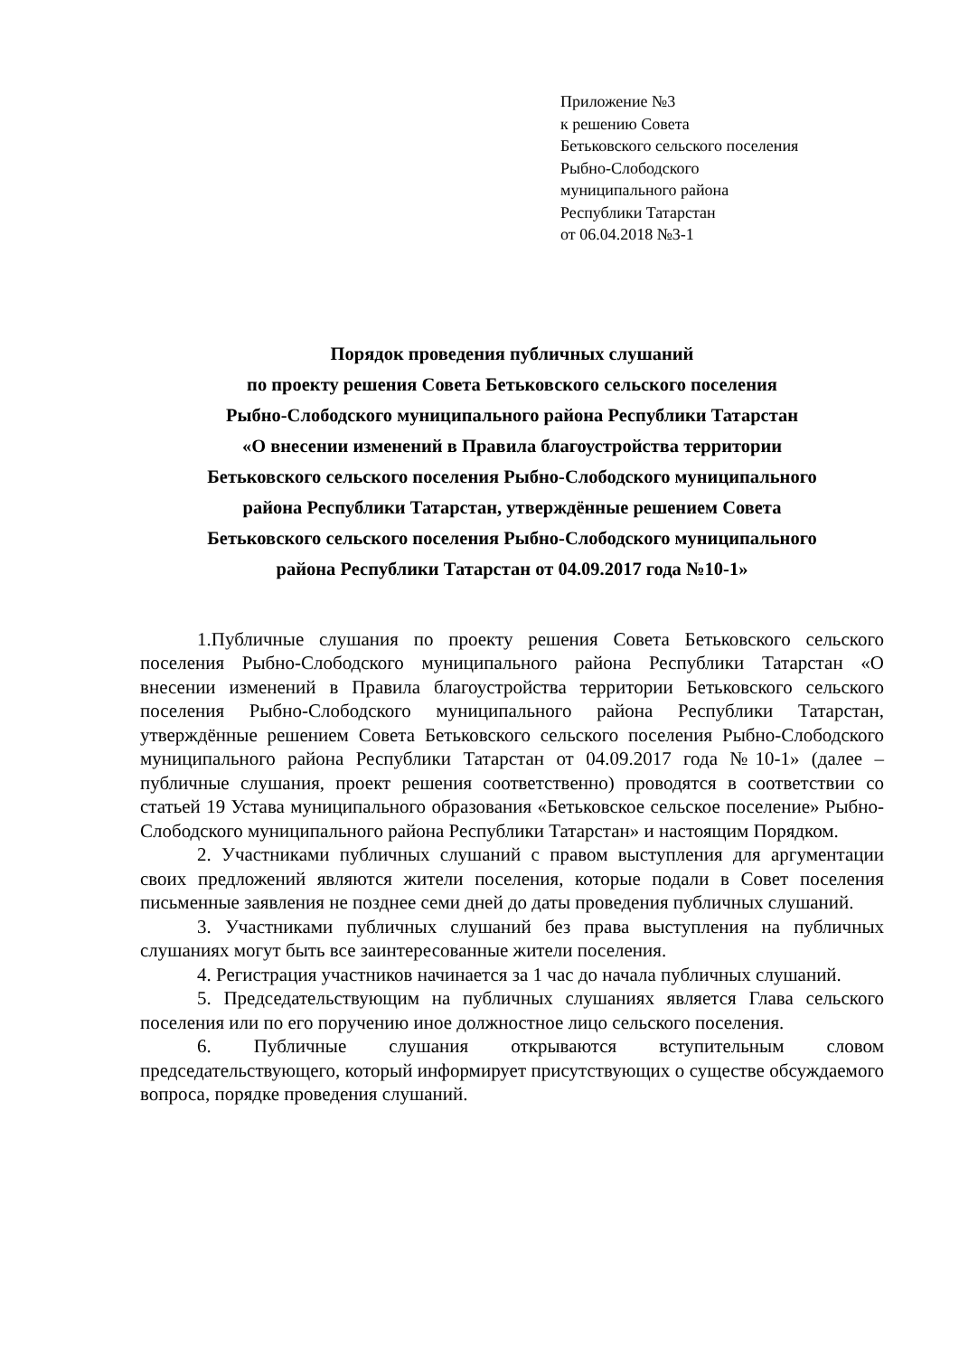Приложение №3
к решению Совета
Бетьковского сельского поселения
Рыбно-Слободского
муниципального района
Республики Татарстан
от 06.04.2018 №3-1
Порядок проведения публичных слушаний
по проекту решения Совета Бетьковского сельского поселения
Рыбно-Слободского муниципального района Республики Татарстан
«О внесении изменений в Правила благоустройства территории
Бетьковского сельского поселения Рыбно-Слободского муниципального
района Республики Татарстан, утверждённые решением Совета
Бетьковского сельского поселения Рыбно-Слободского муниципального
района Республики Татарстан от 04.09.2017 года №10-1»
1.Публичные слушания по проекту решения Совета Бетьковского сельского поселения Рыбно-Слободского муниципального района Республики Татарстан «О внесении изменений в Правила благоустройства территории Бетьковского сельского поселения Рыбно-Слободского муниципального района Республики Татарстан, утверждённые решением Совета Бетьковского сельского поселения Рыбно-Слободского муниципального района Республики Татарстан от 04.09.2017 года №10-1» (далее – публичные слушания, проект решения соответственно) проводятся в соответствии со статьей 19 Устава муниципального образования «Бетьковское сельское поселение» Рыбно-Слободского муниципального района Республики Татарстан» и настоящим Порядком.
2. Участниками публичных слушаний с правом выступления для аргументации своих предложений являются жители поселения, которые подали в Совет поселения письменные заявления не позднее семи дней до даты проведения публичных слушаний.
3. Участниками публичных слушаний без права выступления на публичных слушаниях могут быть все заинтересованные жители поселения.
4. Регистрация участников начинается за 1 час до начала публичных слушаний.
5. Председательствующим на публичных слушаниях является Глава сельского поселения или по его поручению иное должностное лицо сельского поселения.
6. Публичные слушания открываются вступительным словом председательствующего, который информирует присутствующих о существе обсуждаемого вопроса, порядке проведения слушаний.